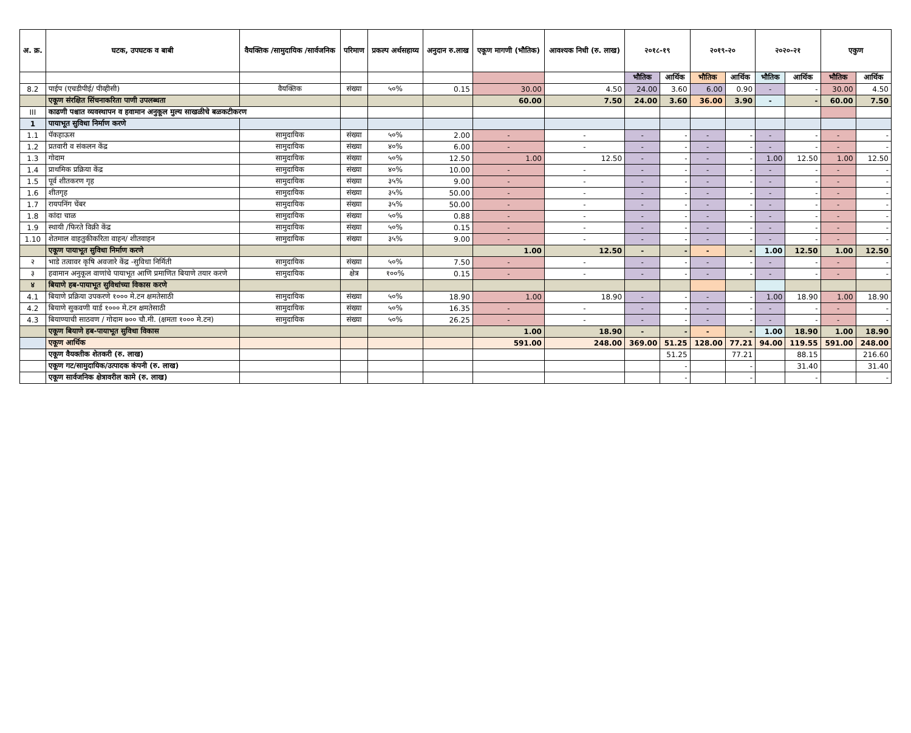| अ. क्र. | घटक, उपघटक व बाबी | वैयक्तिक /सामुदायिक /सार्वजनिक | परिमाण | प्रकल्प अर्थसहाय्य | अनुदान रु.लाख | एकूण मागणी (भौतिक) | आवश्यक निधी (रु. लाख) | २०१८-१९ | | २०१९-२० | | २०२०-२१ | | एकुण | |
| --- | --- | --- | --- | --- | --- | --- | --- | --- | --- | --- | --- | --- | --- | --- | --- |
| | | | | | | | | भौतिक | आर्थिक | भौतिक | आर्थिक | भौतिक | आर्थिक | भौतिक | आर्थिक |
| 8.2 | पाईप (एचडीपीई/ पीव्हीसी) | वैयक्तिक | संख्या | ५०% | 0.15 | 30.00 | 4.50 | 24.00 | 3.60 | 6.00 | 0.90 | - | - | 30.00 | 4.50 |
| | एकूण संरक्षित सिंचनाकरिता पाणी उपलब्धता | | | | | 60.00 | 7.50 | 24.00 | 3.60 | 36.00 | 3.90 | - | - | 60.00 | 7.50 |
| III | काढणी पश्चात व्यवस्थापन व हवामान अनुकूल मुल्य साखळीचे बळकटीकरण | | | | | | | | | | | | | | |
| 1 | पायाभूत सुविधा निर्माण करणे | | | | | | | | | | | | | | |
| 1.1 | पॅकहाऊस | सामुदायिक | संख्या | ५०% | 2.00 | - | - | - | - | - | - | - | - | - | - |
| 1.2 | प्रतवारी व संकलन केंद्र | सामुदायिक | संख्या | ४०% | 6.00 | - | - | - | - | - | - | - | - | - | - |
| 1.3 | गोदाम | सामुदायिक | संख्या | ५०% | 12.50 | 1.00 | 12.50 | - | - | - | - | 1.00 | 12.50 | 1.00 | 12.50 |
| 1.4 | प्राथमिक प्रक्रिया केंद्र | सामुदायिक | संख्या | ४०% | 10.00 | - | - | - | - | - | - | - | - | - | - |
| 1.5 | पूर्व शीतकरण गृह | सामुदायिक | संख्या | ३५% | 9.00 | - | - | - | - | - | - | - | - | - | - |
| 1.6 | शीतगृह | सामुदायिक | संख्या | ३५% | 50.00 | - | - | - | - | - | - | - | - | - | - |
| 1.7 | रायपनिंग चेंबर | सामुदायिक | संख्या | ३५% | 50.00 | - | - | - | - | - | - | - | - | - | - |
| 1.8 | कांदा चाळ | सामुदायिक | संख्या | ५०% | 0.88 | - | - | - | - | - | - | - | - | - | - |
| 1.9 | स्थायी /फिरते विक्री केंद्र | सामुदायिक | संख्या | ५०% | 0.15 | - | - | - | - | - | - | - | - | - | - |
| 1.10 | शेतमाल वाहतुकीकरिता वाहन/ शीतवाहन | सामुदायिक | संख्या | ३५% | 9.00 | - | - | - | - | - | - | - | - | - | - |
| | एकूण पायाभूत सुविधा निर्माण करणे | | | | | 1.00 | 12.50 | - | - | - | - | 1.00 | 12.50 | 1.00 | 12.50 |
| २ | भाडे तत्वावर कृषि अवजारे केंद्र -सुविधा निर्मिती | सामुदायिक | संख्या | ५०% | 7.50 | - | - | - | - | - | - | - | - | - | - |
| ३ | हवामान अनुकूल वाणांचे पायाभूत आणि प्रमाणित बियाणे तयार करणे | सामुदायिक | क्षेत्र | १००% | 0.15 | - | - | - | - | - | - | - | - | - | - |
| ४ | बियाणे हब-पायाभूत सुविधांच्या विकास करणे | | | | | | | | | | | | | | |
| 4.1 | बियाणे प्रक्रिया उपकरणे १००० मे.टन क्षमतेसाठी | सामुदायिक | संख्या | ५०% | 18.90 | 1.00 | 18.90 | - | - | - | - | 1.00 | 18.90 | 1.00 | 18.90 |
| 4.2 | बियाणे सुकवणी यार्ड १००० मे.टन क्षमतेसाठी | सामुदायिक | संख्या | ५०% | 16.35 | - | - | - | - | - | - | - | - | - | - |
| 4.3 | बियाण्याची साठवण / गोदाम ७०० चौ.मी. (क्षमता १००० मे.टन) | सामुदायिक | संख्या | ५०% | 26.25 | - | - | - | - | - | - | - | - | - | - |
| | एकूण बियाणे हब-पायाभूत सुविधा विकास | | | | | 1.00 | 18.90 | - | - | - | - | 1.00 | 18.90 | 1.00 | 18.90 |
| | एकूण आर्थिक | | | | | 591.00 | 248.00 | 369.00 | 51.25 | 128.00 | 77.21 | 94.00 | 119.55 | 591.00 | 248.00 |
| | एकूण वैयक्तीक शेतकरी (रु. लाख) | | | | | | | | 51.25 | | 77.21 | | 88.15 | | 216.60 |
| | एकूण गट/सामुदायिक/उत्पादक कंपनी (रु. लाख) | | | | | | | | - | | - | | 31.40 | | 31.40 |
| | एकूण सार्वजनिक क्षेत्रावरील कामे (रु. लाख) | | | | | | | | - | | - | | - | | - |